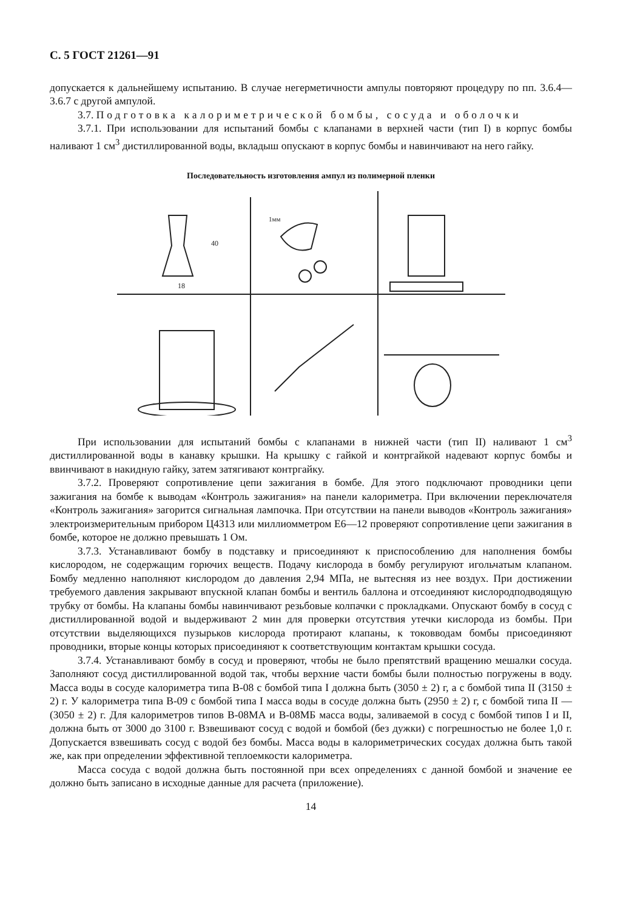С. 5 ГОСТ 21261—91
допускается к дальнейшему испытанию. В случае негерметичности ампулы повторяют процедуру по пп. 3.6.4—3.6.7 с другой ампулой.
3.7. Подготовка калориметрической бомбы, сосуда и оболочки
3.7.1. При использовании для испытаний бомбы с клапанами в верхней части (тип I) в корпус бомбы наливают 1 см<sup>3</sup> дистиллированной воды, вкладыш опускают в корпус бомбы и навинчивают на него гайку.
Последовательность изготовления ампул из полимерной пленки
40
18
1мм
При использовании для испытаний бомбы с клапанами в нижней части (тип II) наливают 1 см<sup>3</sup> дистиллированной воды в канавку крышки. На крышку с гайкой и контргайкой надевают корпус бомбы и ввинчивают в накидную гайку, затем затягивают контргайку.
3.7.2. Проверяют сопротивление цепи зажигания в бомбе. Для этого подключают проводники цепи зажигания на бомбе к выводам «Контроль зажигания» на панели калориметра. При включении переключателя «Контроль зажигания» загорится сигнальная лампочка. При отсутствии на панели выводов «Контроль зажигания» электроизмерительным прибором Ц4313 или миллиомметром Е6—12 проверяют сопротивление цепи зажигания в бомбе, которое не должно превышать 1 Ом.
3.7.3. Устанавливают бомбу в подставку и присоединяют к приспособлению для наполнения бомбы кислородом, не содержащим горючих веществ. Подачу кислорода в бомбу регулируют игольчатым клапаном. Бомбу медленно наполняют кислородом до давления 2,94 МПа, не вытесняя из нее воздух. При достижении требуемого давления закрывают впускной клапан бомбы и вентиль баллона и отсоединяют кислородподводящую трубку от бомбы. На клапаны бомбы навинчивают резьбовые колпачки с прокладками. Опускают бомбу в сосуд с дистиллированной водой и выдерживают 2 мин для проверки отсутствия утечки кислорода из бомбы. При отсутствии выделяющихся пузырьков кислорода протирают клапаны, к токовводам бомбы присоединяют проводники, вторые концы которых присоединяют к соответствующим контактам крышки сосуда.
3.7.4. Устанавливают бомбу в сосуд и проверяют, чтобы не было препятствий вращению мешалки сосуда. Заполняют сосуд дистиллированной водой так, чтобы верхние части бомбы были полностью погружены в воду. Масса воды в сосуде калориметра типа В-08 с бомбой типа I должна быть (3050 ± 2) г, а с бомбой типа II (3150 ± 2) г. У калориметра типа В-09 с бомбой типа I масса воды в сосуде должна быть (2950 ± 2) г, с бомбой типа II — (3050 ± 2) г. Для калориметров типов В-08МА и В-08МБ масса воды, заливаемой в сосуд с бомбой типов I и II, должна быть от 3000 до 3100 г. Взвешивают сосуд с водой и бомбой (без дужки) с погрешностью не более 1,0 г. Допускается взвешивать сосуд с водой без бомбы. Масса воды в калориметрических сосудах должна быть такой же, как при определении эффективной теплоемкости калориметра.
Масса сосуда с водой должна быть постоянной при всех определениях с данной бомбой и значение ее должно быть записано в исходные данные для расчета (приложение).
14